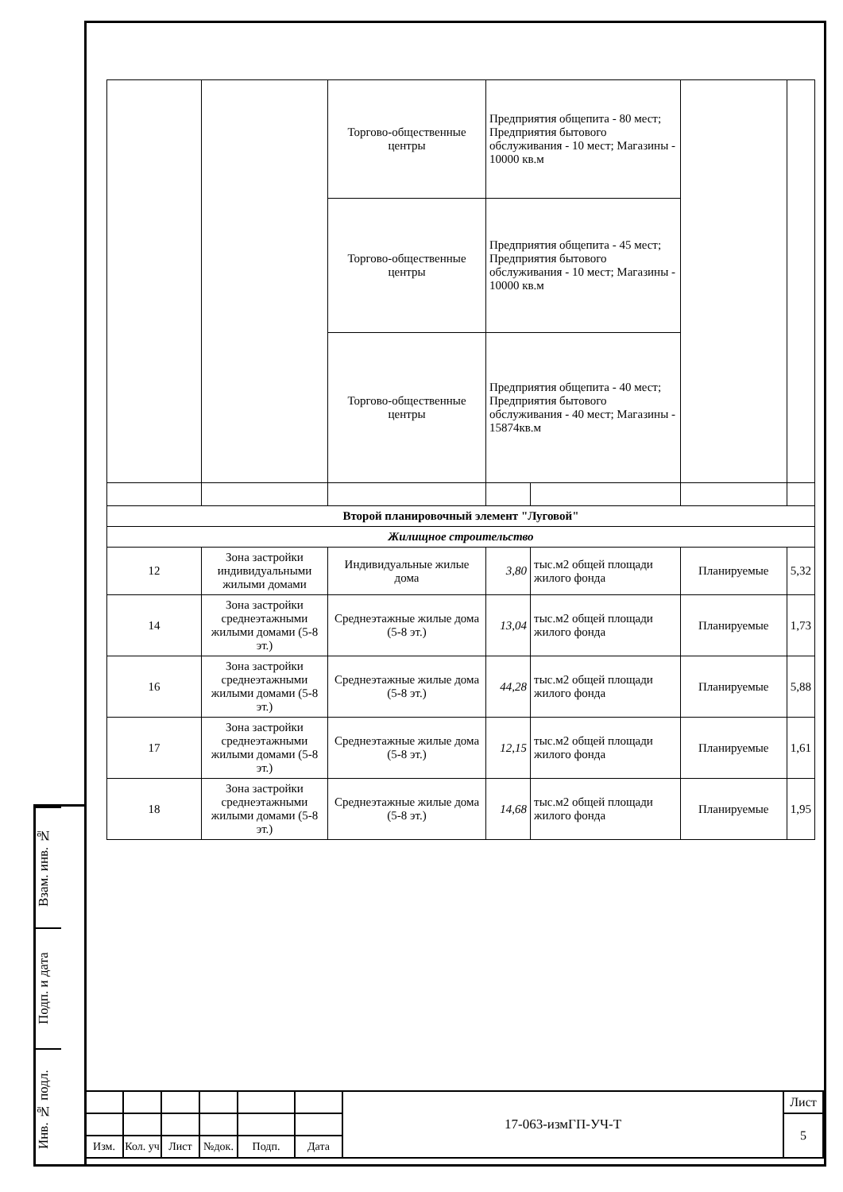| | | Торгово-общественные центры | Предприятия общепита - 80 мест; Предприятия бытового обслуживания - 10 мест; Магазины - 10000 кв.м | | | |
| | | Торгово-общественные центры | Предприятия общепита - 45 мест; Предприятия бытового обслуживания - 10 мест; Магазины - 10000 кв.м | | | |
| | | Торгово-общественные центры | Предприятия общепита - 40 мест; Предприятия бытового обслуживания - 40 мест; Магазины - 15874кв.м | | | |
| Второй планировочный элемент "Луговой" | | | | | | |
| Жилищное строительство | | | | | | |
| 12 | Зона застройки индивидуальными жилыми домами | Индивидуальные жилые дома | 3,80 | тыс.м2 общей площади жилого фонда | Планируемые | 5,32 |
| 14 | Зона застройки среднеэтажными жилыми домами (5-8 эт.) | Среднеэтажные жилые дома (5-8 эт.) | 13,04 | тыс.м2 общей площади жилого фонда | Планируемые | 1,73 |
| 16 | Зона застройки среднеэтажными жилыми домами (5-8 эт.) | Среднеэтажные жилые дома (5-8 эт.) | 44,28 | тыс.м2 общей площади жилого фонда | Планируемые | 5,88 |
| 17 | Зона застройки среднеэтажными жилыми домами (5-8 эт.) | Среднеэтажные жилые дома (5-8 эт.) | 12,15 | тыс.м2 общей площади жилого фонда | Планируемые | 1,61 |
| 18 | Зона застройки среднеэтажными жилыми домами (5-8 эт.) | Среднеэтажные жилые дома (5-8 эт.) | 14,68 | тыс.м2 общей площади жилого фонда | Планируемые | 1,95 |
Взам. инв. №
Подп. и дата
Инв. № подл.
| | | | | | | 17-063-измГП-УЧ-Т | Лист |
| | | | | | | | 5 |
| Изм. | Кол. уч | Лист | №док. | Подп. | Дата | | |